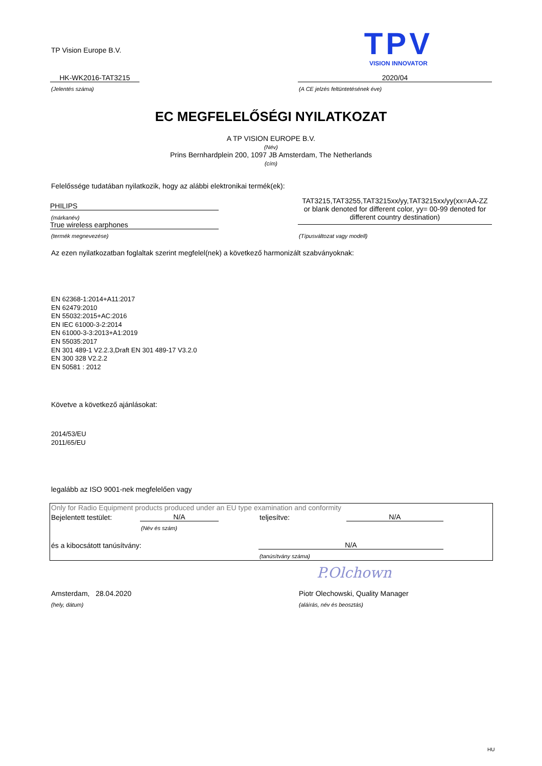TP Vision Europe B.V.
TPV
VISION INNOVATOR
HK-WK2016-TAT3215
(Jelentés száma)
2020/04
(A CE jelzés feltüntetésének éve)
EC MEGFELELŐSÉGI NYILATKOZAT
A TP VISION EUROPE B.V.
(Név)
Prins Bernhardplein 200, 1097 JB Amsterdam, The Netherlands
(cím)
Felelőssége tudatában nyilatkozik, hogy az alábbi elektronikai termék(ek):
PHILIPS
(márkanév)
True wireless earphones
(termék megnevezése)
TAT3215,TAT3255,TAT3215xx/yy,TAT3215xx/yy(xx=AA-ZZ or blank denoted for different color, yy= 00-99 denoted for different country destination)
(Típusváltozat vagy modell)
Az ezen nyilatkozatban foglaltak szerint megfelel(nek) a következő harmonizált szabványoknak:
EN 62368-1:2014+A11:2017
EN 62479:2010
EN 55032:2015+AC:2016
EN IEC 61000-3-2:2014
EN 61000-3-3:2013+A1:2019
EN 55035:2017
EN 301 489-1 V2.2.3,Draft EN 301 489-17 V3.2.0
EN 300 328 V2.2.2
EN 50581 : 2012
Követve a következő ajánlásokat:
2014/53/EU
2011/65/EU
legalább az ISO 9001-nek megfelelően vagy
Only for Radio Equipment products produced under an EU type examination and conformity
Bejelentett testület: N/A
(Név és szám)
teljesítve: N/A
és a kibocsátott tanúsítvány: N/A
(tanúsítvány száma)
P.Olchown
Amsterdam, 28.04.2020
(hely, dátum)
Piotr Olechowski, Quality Manager
(aláírás, név és beosztás)
HU